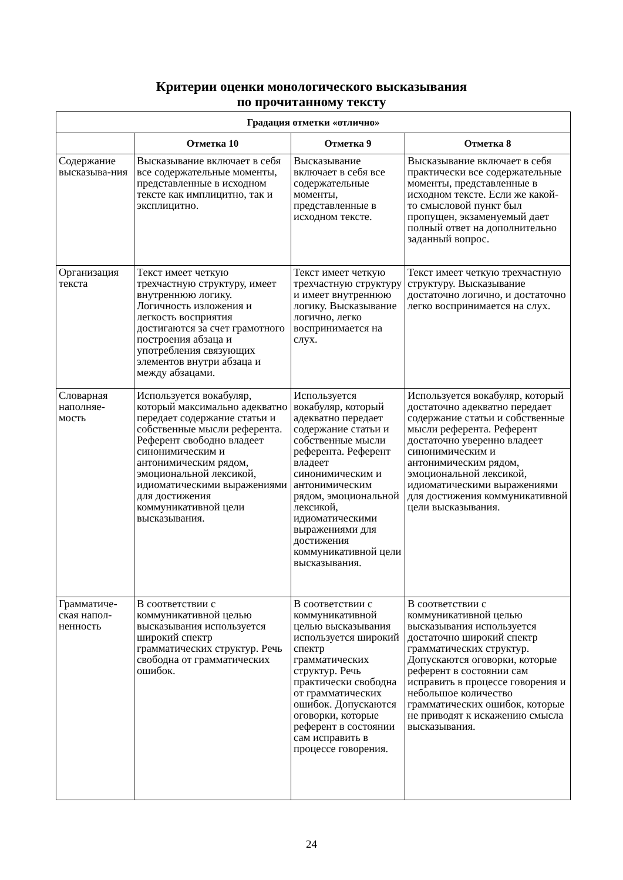Критерии оценки монологического высказывания
по прочитанному тексту
| Градация отметки «отлично» | | | |
| --- | --- | --- | --- |
| | Отметка 10 | Отметка 9 | Отметка 8 |
| Содержание высказыва-ния | Высказывание включает в себя все содержательные моменты, представленные в исходном тексте как имплицитно, так и эксплицитно. | Высказывание включает в себя все содержательные моменты, представленные в исходном тексте. | Высказывание включает в себя практически все содержательные моменты, представленные в исходном тексте. Если же какой-то смысловой пункт был пропущен, экзаменуемый дает полный ответ на дополнительно заданный вопрос. |
| Организация текста | Текст имеет четкую трехчастную структуру, имеет внутреннюю логику. Логичность изложения и легкость восприятия достигаются за счет грамотного построения абзаца и употребления связующих элементов внутри абзаца и между абзацами. | Текст имеет четкую трехчастную структуру и имеет внутреннюю логику. Высказывание логично, легко воспринимается на слух. | Текст имеет четкую трехчастную структуру. Высказывание достаточно логично, и достаточно легко воспринимается на слух. |
| Словарная наполняе-мость | Используется вокабуляр, который максимально адекватно передает содержание статьи и собственные мысли референта. Референт свободно владеет синонимическим и антонимическим рядом, эмоциональной лексикой, идиоматическими выражениями для достижения коммуникативной цели высказывания. | Используется вокабуляр, который адекватно передает содержание статьи и собственные мысли референта. Референт владеет синонимическим и антонимическим рядом, эмоциональной лексикой, идиоматическими выражениями для достижения коммуникативной цели высказывания. | Используется вокабуляр, который достаточно адекватно передает содержание статьи и собственные мысли референта. Референт достаточно уверенно владеет синонимическим и антонимическим рядом, эмоциональной лексикой, идиоматическими выражениями для достижения коммуникативной цели высказывания. |
| Грамматиче-ская напол-ненность | В соответствии с коммуникативной целью высказывания используется широкий спектр грамматических структур. Речь свободна от грамматических ошибок. | В соответствии с коммуникативной целью высказывания используется широкий спектр грамматических структур. Речь практически свободна от грамматических ошибок. Допускаются оговорки, которые референт в состоянии сам исправить в процессе говорения. | В соответствии с коммуникативной целью высказывания используется достаточно широкий спектр грамматических структур. Допускаются оговорки, которые референт в состоянии сам исправить в процессе говорения и небольшое количество грамматических ошибок, которые не приводят к искажению смысла высказывания. |
24